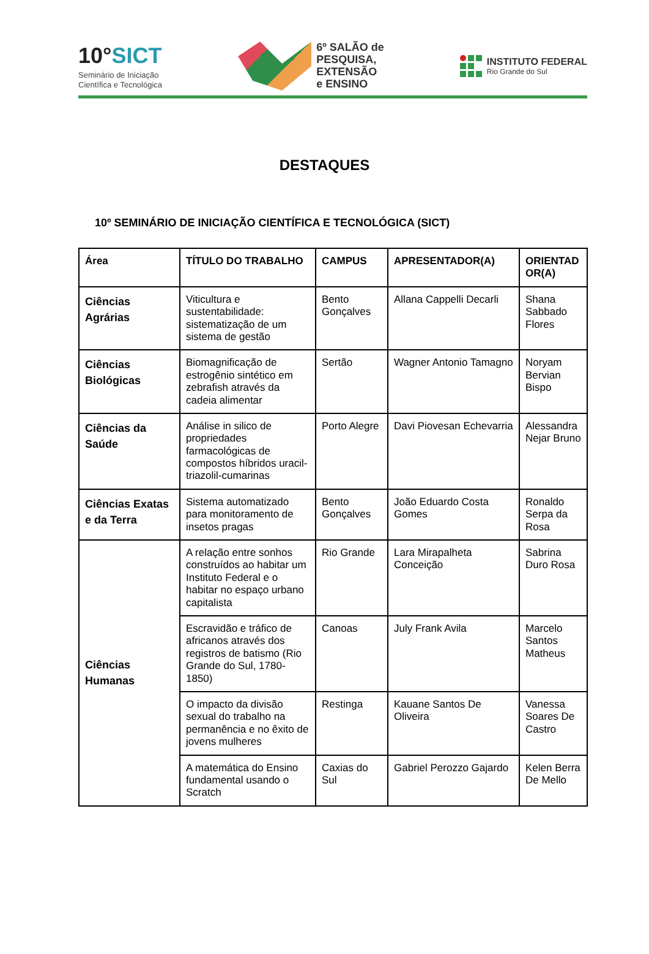10°SICT
Seminário de Iniciação
Científica e Tecnológica
6º SALÃO de
PESQUISA,
EXTENSÃO
e ENSINO
INSTITUTO FEDERAL
Rio Grande do Sul
DESTAQUES
10º SEMINÁRIO DE INICIAÇÃO CIENTÍFICA E TECNOLÓGICA (SICT)
| Área | TÍTULO DO TRABALHO | CAMPUS | APRESENTADOR(A) | ORIENTAD OR(A) |
| --- | --- | --- | --- | --- |
| Ciências Agrárias | Viticultura e sustentabilidade: sistematização de um sistema de gestão | Bento Gonçalves | Allana Cappelli Decarli | Shana Sabbado Flores |
| Ciências Biológicas | Biomagnificação de estrogênio sintético em zebrafish através da cadeia alimentar | Sertão | Wagner Antonio Tamagno | Noryam Bervian Bispo |
| Ciências da Saúde | Análise in silico de propriedades farmacológicas de compostos híbridos uracil-triazolil-cumarinas | Porto Alegre | Davi Piovesan Echevarria | Alessandra Nejar Bruno |
| Ciências Exatas e da Terra | Sistema automatizado para monitoramento de insetos pragas | Bento Gonçalves | João Eduardo Costa Gomes | Ronaldo Serpa da Rosa |
| Ciências Humanas | A relação entre sonhos construídos ao habitar um Instituto Federal e o habitar no espaço urbano capitalista | Rio Grande | Lara Mirapalheta Conceição | Sabrina Duro Rosa |
| | Escravidão e tráfico de africanos através dos registros de batismo (Rio Grande do Sul, 1780-1850) | Canoas | July Frank Avila | Marcelo Santos Matheus |
| | O impacto da divisão sexual do trabalho na permanência e no êxito de jovens mulheres | Restinga | Kauane Santos De Oliveira | Vanessa Soares De Castro |
| | A matemática do Ensino fundamental usando o Scratch | Caxias do Sul | Gabriel Perozzo Gajardo | Kelen Berra De Mello |